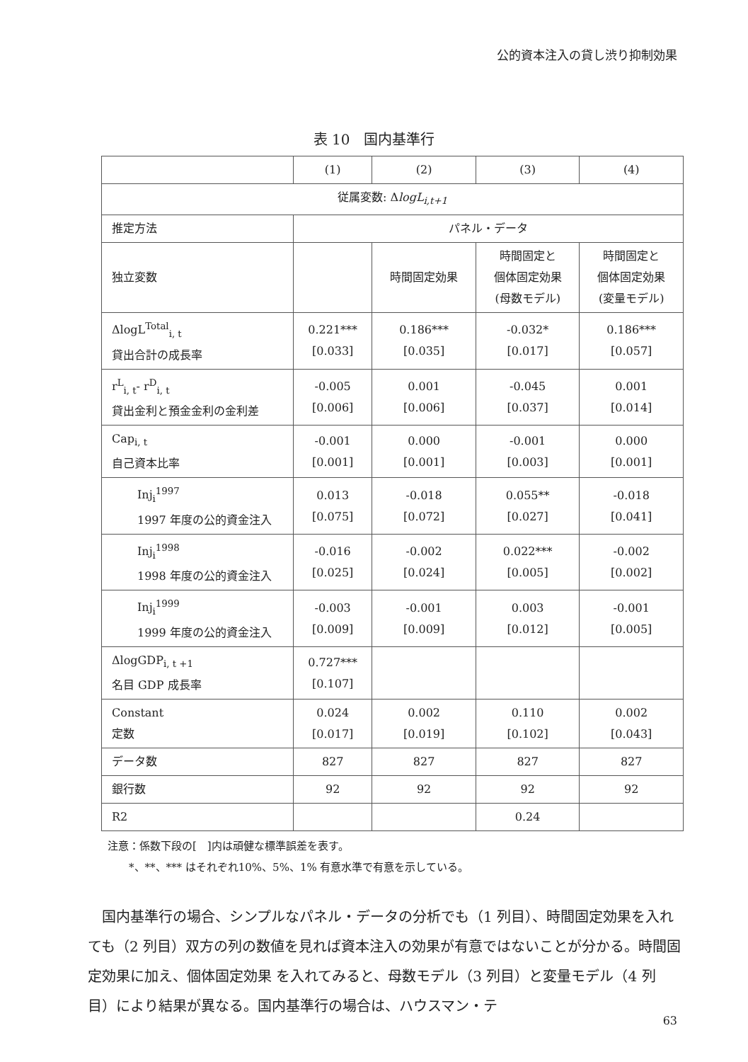公的資本注入の貸し渋り抑制効果
表 10　国内基準行
| | (1) | (2) | (3) | (4) |
| --- | --- | --- | --- | --- |
| 従属変数: Δ logL<sub>i,t+1</sub> | | | | |
| 推定方法 | パネル・データ | | | |
| 独立変数 | | 時間固定効果 | 時間固定と 個体固定効果 (母数モデル) | 時間固定と 個体固定効果 (変量モデル) |
| ΔlogL<sup>Total</sup><sub>i, t</sub> 貸出合計の成長率 | 0.221*** [0.033] | 0.186*** [0.035] | -0.032* [0.017] | 0.186*** [0.057] |
| r<sup>L</sup><sub>i, t</sub>- r<sup>D</sup><sub>i, t</sub> 貸出金利と預金金利の金利差 | -0.005 [0.006] | 0.001 [0.006] | -0.045 [0.037] | 0.001 [0.014] |
| Cap<sub>i, t</sub> 自己資本比率 | -0.001 [0.001] | 0.000 [0.001] | -0.001 [0.003] | 0.000 [0.001] |
| Inj<sub>i</sub><sup>1997</sup> 1997 年度の公的資金注入 | 0.013 [0.075] | -0.018 [0.072] | 0.055** [0.027] | -0.018 [0.041] |
| Inj<sub>i</sub><sup>1998</sup> 1998 年度の公的資金注入 | -0.016 [0.025] | -0.002 [0.024] | 0.022*** [0.005] | -0.002 [0.002] |
| Inj<sub>i</sub><sup>1999</sup> 1999 年度の公的資金注入 | -0.003 [0.009] | -0.001 [0.009] | 0.003 [0.012] | -0.001 [0.005] |
| ΔlogGDP<sub>i, t +1</sub> 名目 GDP 成長率 | 0.727*** [0.107] | | | |
| Constant 定数 | 0.024 [0.017] | 0.002 [0.019] | 0.110 [0.102] | 0.002 [0.043] |
| データ数 | 827 | 827 | 827 | 827 |
| 銀行数 | 92 | 92 | 92 | 92 |
| R2 | | | 0.24 | |
注意：係数下段の[　]内は頑健な標準誤差を表す。
　　*、**、*** はそれぞれ10%、5%、1% 有意水準で有意を示している。
国内基準行の場合、シンプルなパネル・データの分析でも（1 列目）、時間固定効果を入れても（2 列目）双方の列の数値を見れば資本注入の効果が有意ではないことが分かる。時間固定効果に加え、個体固定効果 を入れてみると、母数モデル（3 列目）と変量モデル（4 列目）により結果が異なる。国内基準行の場合は、ハウスマン・テ
63